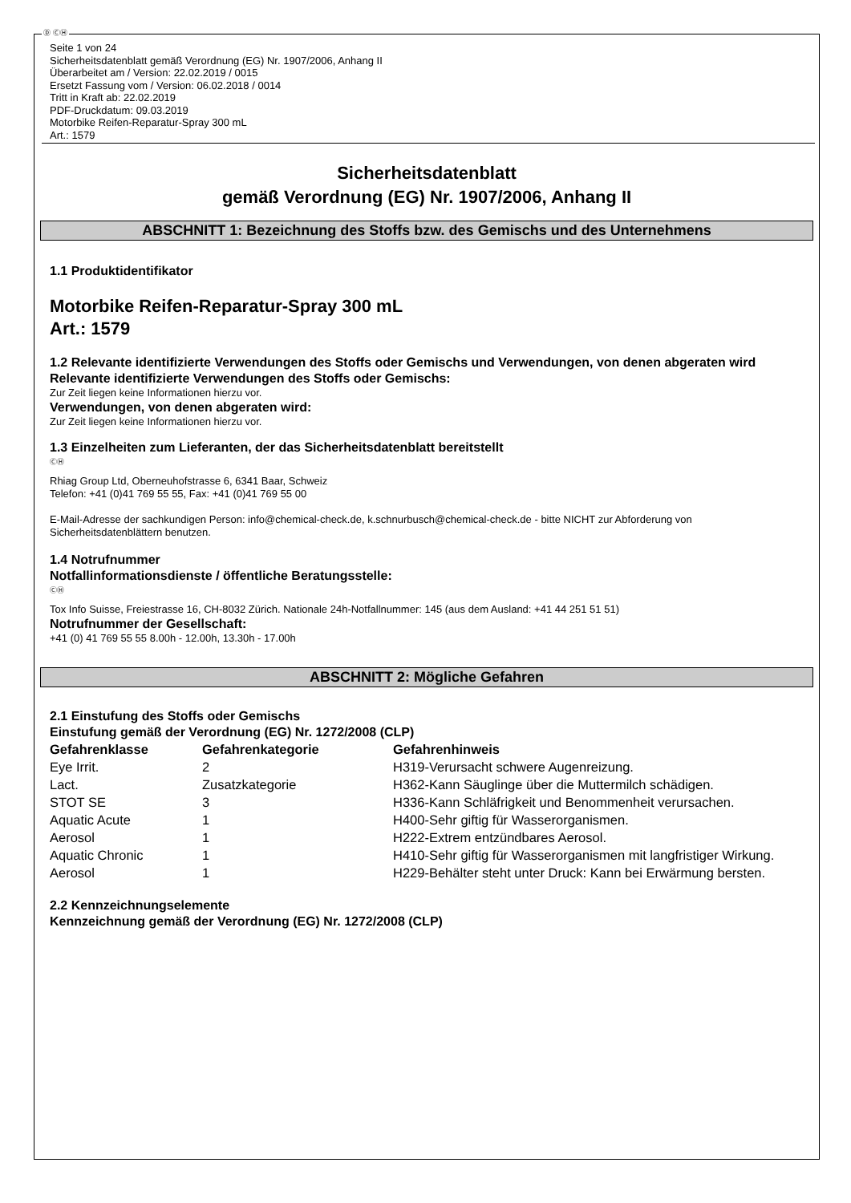Ⓓ ⒸⒽ
Seite 1 von 24
Sicherheitsdatenblatt gemäß Verordnung (EG) Nr. 1907/2006, Anhang II
Überarbeitet am / Version: 22.02.2019 / 0015
Ersetzt Fassung vom / Version: 06.02.2018 / 0014
Tritt in Kraft ab: 22.02.2019
PDF-Druckdatum: 09.03.2019
Motorbike Reifen-Reparatur-Spray 300 mL
Art.: 1579
Sicherheitsdatenblatt
gemäß Verordnung (EG) Nr. 1907/2006, Anhang II
ABSCHNITT 1: Bezeichnung des Stoffs bzw. des Gemischs und des Unternehmens
1.1 Produktidentifikator
Motorbike Reifen-Reparatur-Spray 300 mL
Art.: 1579
1.2 Relevante identifizierte Verwendungen des Stoffs oder Gemischs und Verwendungen, von denen abgeraten wird
Relevante identifizierte Verwendungen des Stoffs oder Gemischs:
Zur Zeit liegen keine Informationen hierzu vor.
Verwendungen, von denen abgeraten wird:
Zur Zeit liegen keine Informationen hierzu vor.
1.3 Einzelheiten zum Lieferanten, der das Sicherheitsdatenblatt bereitstellt
ⒸⒽ
Rhiag Group Ltd, Oberneuhofstrasse 6, 6341 Baar, Schweiz
Telefon: +41 (0)41 769 55 55, Fax: +41 (0)41 769 55 00
E-Mail-Adresse der sachkundigen Person: info@chemical-check.de, k.schnurbusch@chemical-check.de - bitte NICHT zur Abforderung von Sicherheitsdatenblättern benutzen.
1.4 Notrufnummer
Notfallinformationsdienste / öffentliche Beratungsstelle:
ⒸⒽ
Tox Info Suisse, Freiestrasse 16, CH-8032 Zürich. Nationale 24h-Notfallnummer: 145 (aus dem Ausland: +41 44 251 51 51)
Notrufnummer der Gesellschaft:
+41 (0) 41 769 55 55 8.00h - 12.00h, 13.30h - 17.00h
ABSCHNITT 2: Mögliche Gefahren
2.1 Einstufung des Stoffs oder Gemischs
Einstufung gemäß der Verordnung (EG) Nr. 1272/2008 (CLP)
| Gefahrenklasse | Gefahrenkategorie | Gefahrenhinweis |
| --- | --- | --- |
| Eye Irrit. | 2 | H319-Verursacht schwere Augenreizung. |
| Lact. | Zusatzkategorie | H362-Kann Säuglinge über die Muttermilch schädigen. |
| STOT SE | 3 | H336-Kann Schläfrigkeit und Benommenheit verursachen. |
| Aquatic Acute | 1 | H400-Sehr giftig für Wasserorganismen. |
| Aerosol | 1 | H222-Extrem entzündbares Aerosol. |
| Aquatic Chronic | 1 | H410-Sehr giftig für Wasserorganismen mit langfristiger Wirkung. |
| Aerosol | 1 | H229-Behälter steht unter Druck: Kann bei Erwärmung bersten. |
2.2 Kennzeichnungselemente
Kennzeichnung gemäß der Verordnung (EG) Nr. 1272/2008 (CLP)